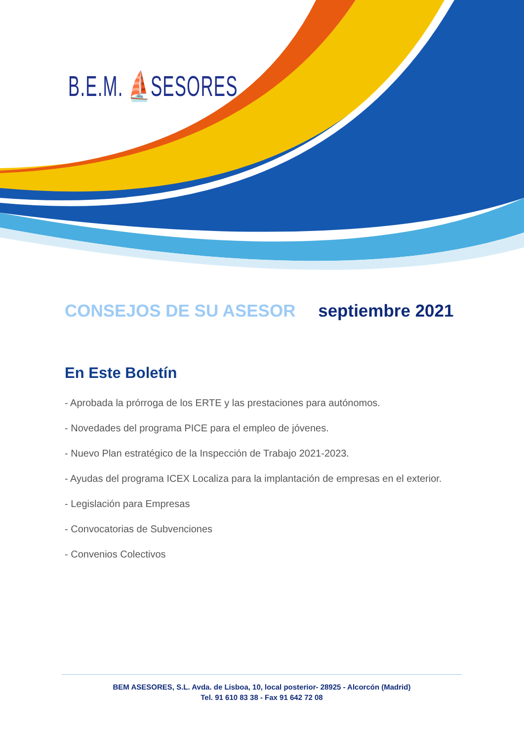B.E.M. ⛵SESORES
CONSEJOS DE SU ASESOR septiembre 2021
En Este Boletín
- Aprobada la prórroga de los ERTE y las prestaciones para autónomos.
- Novedades del programa PICE para el empleo de jóvenes.
- Nuevo Plan estratégico de la Inspección de Trabajo 2021-2023.
- Ayudas del programa ICEX Localiza para la implantación de empresas en el exterior.
- Legislación para Empresas
- Convocatorias de Subvenciones
- Convenios Colectivos
BEM ASESORES, S.L. Avda. de Lisboa, 10, local posterior- 28925 - Alcorcón (Madrid)
Tel. 91 610 83 38 - Fax 91 642 72 08